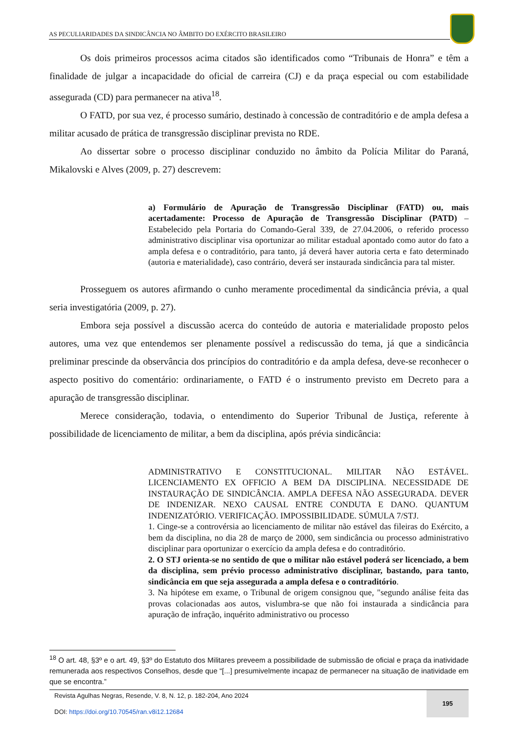AS PECULIARIDADES DA SINDICÂNCIA NO ÂMBITO DO EXÉRCITO BRASILEIRO
Os dois primeiros processos acima citados são identificados como “Tribunais de Honra” e têm a finalidade de julgar a incapacidade do oficial de carreira (CJ) e da praça especial ou com estabilidade assegurada (CD) para permanecer na ativa<sup>18</sup>.
O FATD, por sua vez, é processo sumário, destinado à concessão de contraditório e de ampla defesa a militar acusado de prática de transgressão disciplinar prevista no RDE.
Ao dissertar sobre o processo disciplinar conduzido no âmbito da Polícia Militar do Paraná, Mikalovski e Alves (2009, p. 27) descrevem:
a) Formulário de Apuração de Transgressão Disciplinar (FATD) ou, mais acertadamente: Processo de Apuração de Transgressão Disciplinar (PATD) – Estabelecido pela Portaria do Comando-Geral 339, de 27.04.2006, o referido processo administrativo disciplinar visa oportunizar ao militar estadual apontado como autor do fato a ampla defesa e o contraditório, para tanto, já deverá haver autoria certa e fato determinado (autoria e materialidade), caso contrário, deverá ser instaurada sindicância para tal mister.
Prosseguem os autores afirmando o cunho meramente procedimental da sindicância prévia, a qual seria investigatória (2009, p. 27).
Embora seja possível a discussão acerca do conteúdo de autoria e materialidade proposto pelos autores, uma vez que entendemos ser plenamente possível a rediscussão do tema, já que a sindicância preliminar prescinde da observância dos princípios do contraditório e da ampla defesa, deve-se reconhecer o aspecto positivo do comentário: ordinariamente, o FATD é o instrumento previsto em Decreto para a apuração de transgressão disciplinar.
Merece consideração, todavia, o entendimento do Superior Tribunal de Justiça, referente à possibilidade de licenciamento de militar, a bem da disciplina, após prévia sindicância:
ADMINISTRATIVO E CONSTITUCIONAL. MILITAR NÃO ESTÁVEL. LICENCIAMENTO EX OFFICIO A BEM DA DISCIPLINA. NECESSIDADE DE INSTAURAÇÃO DE SINDICÂNCIA. AMPLA DEFESA NÃO ASSEGURADA. DEVER DE INDENIZAR. NEXO CAUSAL ENTRE CONDUTA E DANO. QUANTUM INDENIZATÓRIO. VERIFICAÇÃO. IMPOSSIBILIDADE. SÚMULA 7/STJ.
1. Cinge-se a controvérsia ao licenciamento de militar não estável das fileiras do Exército, a bem da disciplina, no dia 28 de março de 2000, sem sindicância ou processo administrativo disciplinar para oportunizar o exercício da ampla defesa e do contraditório.
2. O STJ orienta-se no sentido de que o militar não estável poderá ser licenciado, a bem da disciplina, sem prévio processo administrativo disciplinar, bastando, para tanto, sindicância em que seja assegurada a ampla defesa e o contraditório.
3. Na hipótese em exame, o Tribunal de origem consignou que, "segundo análise feita das provas colacionadas aos autos, vislumbra-se que não foi instaurada a sindicância para apuração de infração, inquérito administrativo ou processo
<sup>18</sup> O art. 48, §3º e o art. 49, §3º do Estatuto dos Militares preveem a possibilidade de submissão de oficial e praça da inatividade remunerada aos respectivos Conselhos, desde que “[...] presumivelmente incapaz de permanecer na situação de inatividade em que se encontra.”
Revista Agulhas Negras, Resende, V. 8, N. 12, p. 182-204, Ano 2024
DOI: https://doi.org/10.70545/ran.v8i12.12684
195